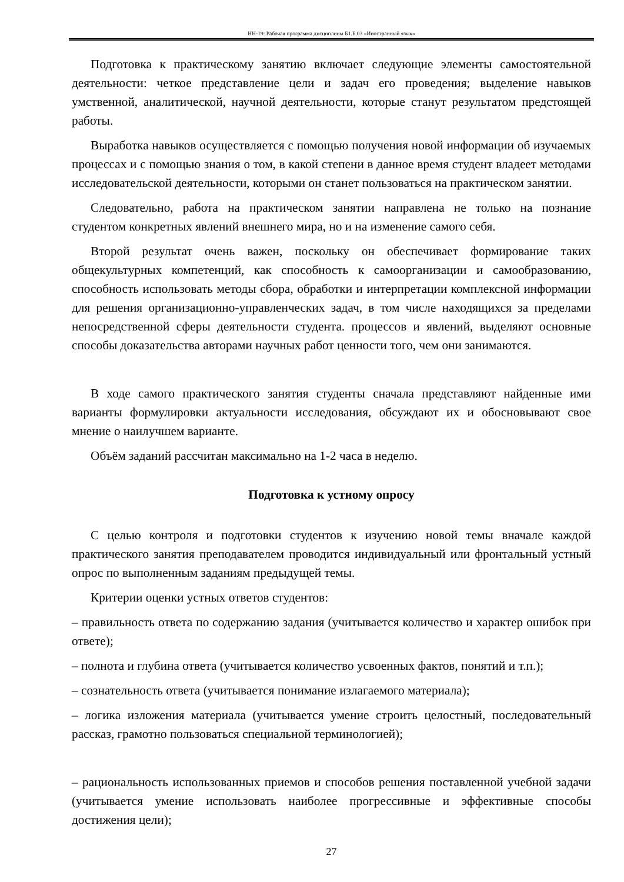НН-19: Рабочая программа дисциплины Б1.Б.03 «Иностранный язык»
Подготовка к практическому занятию включает следующие элементы самостоятельной деятельности: четкое представление цели и задач его проведения; выделение навыков умственной, аналитической, научной деятельности, которые станут результатом предстоящей работы.
Выработка навыков осуществляется с помощью получения новой информации об изучаемых процессах и с помощью знания о том, в какой степени в данное время студент владеет методами исследовательской деятельности, которыми он станет пользоваться на практическом занятии.
Следовательно, работа на практическом занятии направлена не только на познание студентом конкретных явлений внешнего мира, но и на изменение самого себя.
Второй результат очень важен, поскольку он обеспечивает формирование таких общекультурных компетенций, как способность к самоорганизации и самообразованию, способность использовать методы сбора, обработки и интерпретации комплексной информации для решения организационно-управленческих задач, в том числе находящихся за пределами непосредственной сферы деятельности студента. процессов и явлений, выделяют основные способы доказательства авторами научных работ ценности того, чем они занимаются.
В ходе самого практического занятия студенты сначала представляют найденные ими варианты формулировки актуальности исследования, обсуждают их и обосновывают свое мнение о наилучшем варианте.
Объём заданий рассчитан максимально на 1-2 часа в неделю.
Подготовка к устному опросу
С целью контроля и подготовки студентов к изучению новой темы вначале каждой практического занятия преподавателем проводится индивидуальный или фронтальный устный опрос по выполненным заданиям предыдущей темы.
Критерии оценки устных ответов студентов:
– правильность ответа по содержанию задания (учитывается количество и характер ошибок при ответе);
– полнота и глубина ответа (учитывается количество усвоенных фактов, понятий и т.п.);
– сознательность ответа (учитывается понимание излагаемого материала);
– логика изложения материала (учитывается умение строить целостный, последовательный рассказ, грамотно пользоваться специальной терминологией);
– рациональность использованных приемов и способов решения поставленной учебной задачи (учитывается умение использовать наиболее прогрессивные и эффективные способы достижения цели);
27